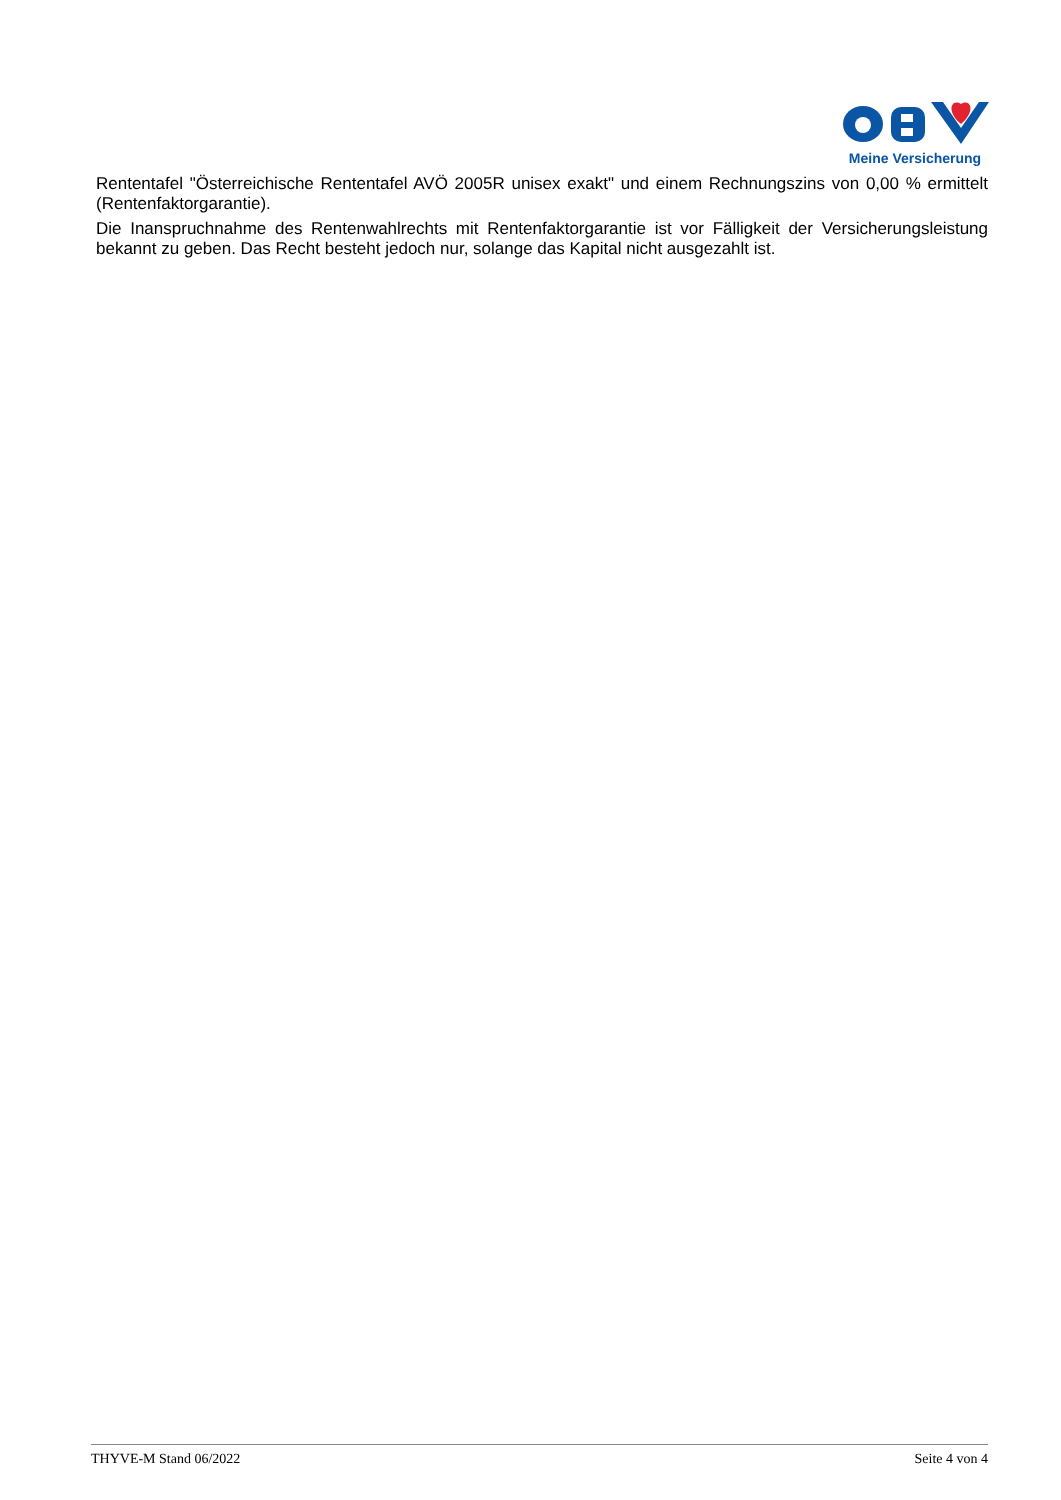Meine Versicherung
Rententafel "Österreichische Rententafel AVÖ 2005R unisex exakt" und einem Rechnungszins von 0,00 % ermittelt (Rentenfaktorgarantie).
Die Inanspruchnahme des Rentenwahlrechts mit Rentenfaktorgarantie ist vor Fälligkeit der Versicherungsleistung bekannt zu geben. Das Recht besteht jedoch nur, solange das Kapital nicht ausgezahlt ist.
THYVE-M Stand 06/2022 Seite 4 von 4